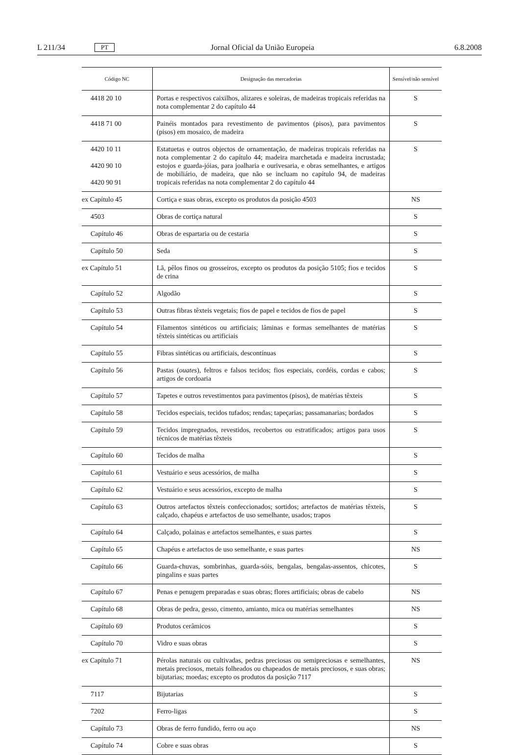L 211/34 PT Jornal Oficial da União Europeia 6.8.2008
| Código NC | Designação das mercadorias | Sensível/não sensível |
| --- | --- | --- |
| 4418 20 10 | Portas e respectivos caixilhos, alizares e soleiras, de madeiras tropicais referidas na nota complementar 2 do capítulo 44 | S |
| 4418 71 00 | Painéis montados para revestimento de pavimentos (pisos), para pavimentos (pisos) em mosaico, de madeira | S |
| 4420 10 11 4420 90 10 4420 90 91 | Estatuetas e outros objectos de ornamentação, de madeiras tropicais referidas na nota complementar 2 do capítulo 44; madeira marchetada e madeira incrustada; estojos e guarda-jóias, para joalharia e ourivesaria, e obras semelhantes, e artigos de mobiliário, de madeira, que não se incluam no capítulo 94, de madeiras tropicais referidas na nota complementar 2 do capítulo 44 | S |
| ex Capítulo 45 | Cortiça e suas obras, excepto os produtos da posição 4503 | NS |
| 4503 | Obras de cortiça natural | S |
| Capítulo 46 | Obras de espartaria ou de cestaria | S |
| Capítulo 50 | Seda | S |
| ex Capítulo 51 | Lã, pêlos finos ou grosseiros, excepto os produtos da posição 5105; fios e tecidos de crina | S |
| Capítulo 52 | Algodão | S |
| Capítulo 53 | Outras fibras têxteis vegetais; fios de papel e tecidos de fios de papel | S |
| Capítulo 54 | Filamentos sintéticos ou artificiais; lâminas e formas semelhantes de matérias têxteis sintéticas ou artificiais | S |
| Capítulo 55 | Fibras sintéticas ou artificiais, descontínuas | S |
| Capítulo 56 | Pastas ( ouates ), feltros e falsos tecidos; fios especiais, cordéis, cordas e cabos; artigos de cordoaria | S |
| Capítulo 57 | Tapetes e outros revestimentos para pavimentos (pisos), de matérias têxteis | S |
| Capítulo 58 | Tecidos especiais, tecidos tufados; rendas; tapeçarias; passamanarias; bordados | S |
| Capítulo 59 | Tecidos impregnados, revestidos, recobertos ou estratificados; artigos para usos técnicos de matérias têxteis | S |
| Capítulo 60 | Tecidos de malha | S |
| Capítulo 61 | Vestuário e seus acessórios, de malha | S |
| Capítulo 62 | Vestuário e seus acessórios, excepto de malha | S |
| Capítulo 63 | Outros artefactos têxteis confeccionados; sortidos; artefactos de matérias têxteis, calçado, chapéus e artefactos de uso semelhante, usados; trapos | S |
| Capítulo 64 | Calçado, polainas e artefactos semelhantes, e suas partes | S |
| Capítulo 65 | Chapéus e artefactos de uso semelhante, e suas partes | NS |
| Capítulo 66 | Guarda-chuvas, sombrinhas, guarda-sóis, bengalas, bengalas-assentos, chicotes, pingalins e suas partes | S |
| Capítulo 67 | Penas e penugem preparadas e suas obras; flores artificiais; obras de cabelo | NS |
| Capítulo 68 | Obras de pedra, gesso, cimento, amianto, mica ou matérias semelhantes | NS |
| Capítulo 69 | Produtos cerâmicos | S |
| Capítulo 70 | Vidro e suas obras | S |
| ex Capítulo 71 | Pérolas naturais ou cultivadas, pedras preciosas ou semipreciosas e semelhantes, metais preciosos, metais folheados ou chapeados de metais preciosos, e suas obras; bijutarias; moedas; excepto os produtos da posição 7117 | NS |
| 7117 | Bijutarias | S |
| 7202 | Ferro-ligas | S |
| Capítulo 73 | Obras de ferro fundido, ferro ou aço | NS |
| Capítulo 74 | Cobre e suas obras | S |